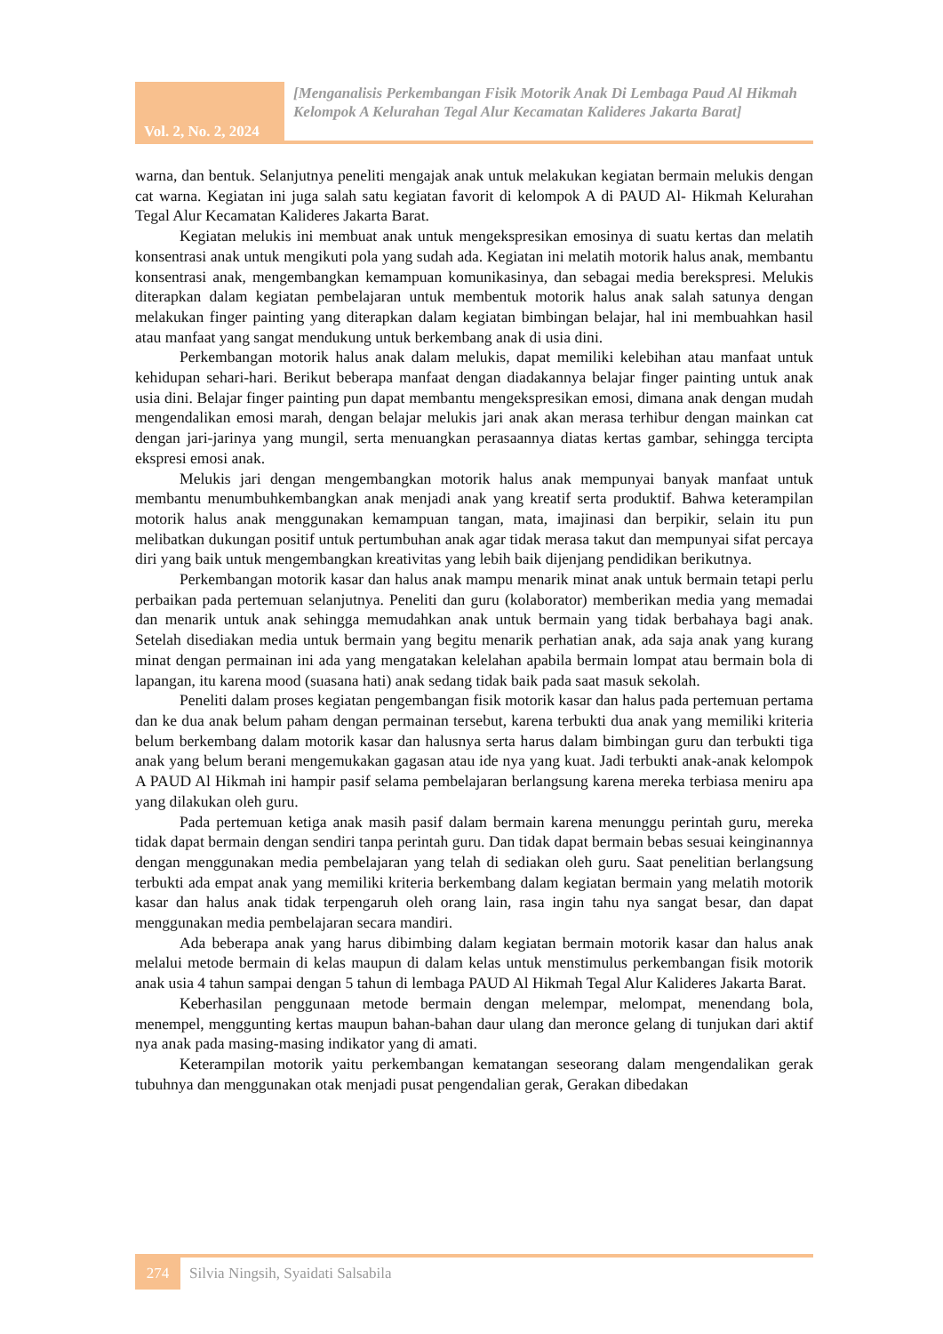Vol. 2, No. 2, 2024
[Menganalisis Perkembangan Fisik Motorik Anak Di Lembaga Paud Al Hikmah Kelompok A Kelurahan Tegal Alur Kecamatan Kalideres Jakarta Barat]
warna, dan bentuk. Selanjutnya peneliti mengajak anak untuk melakukan kegiatan bermain melukis dengan cat warna. Kegiatan ini juga salah satu kegiatan favorit di kelompok A di PAUD Al- Hikmah Kelurahan Tegal Alur Kecamatan Kalideres Jakarta Barat.
Kegiatan melukis ini membuat anak untuk mengekspresikan emosinya di suatu kertas dan melatih konsentrasi anak untuk mengikuti pola yang sudah ada. Kegiatan ini melatih motorik halus anak, membantu konsentrasi anak, mengembangkan kemampuan komunikasinya, dan sebagai media berekspresi. Melukis diterapkan dalam kegiatan pembelajaran untuk membentuk motorik halus anak salah satunya dengan melakukan finger painting yang diterapkan dalam kegiatan bimbingan belajar, hal ini membuahkan hasil atau manfaat yang sangat mendukung untuk berkembang anak di usia dini.
Perkembangan motorik halus anak dalam melukis, dapat memiliki kelebihan atau manfaat untuk kehidupan sehari-hari. Berikut beberapa manfaat dengan diadakannya belajar finger painting untuk anak usia dini. Belajar finger painting pun dapat membantu mengekspresikan emosi, dimana anak dengan mudah mengendalikan emosi marah, dengan belajar melukis jari anak akan merasa terhibur dengan mainkan cat dengan jari-jarinya yang mungil, serta menuangkan perasaannya diatas kertas gambar, sehingga tercipta ekspresi emosi anak.
Melukis jari dengan mengembangkan motorik halus anak mempunyai banyak manfaat untuk membantu menumbuhkembangkan anak menjadi anak yang kreatif serta produktif. Bahwa keterampilan motorik halus anak menggunakan kemampuan tangan, mata, imajinasi dan berpikir, selain itu pun melibatkan dukungan positif untuk pertumbuhan anak agar tidak merasa takut dan mempunyai sifat percaya diri yang baik untuk mengembangkan kreativitas yang lebih baik dijenjang pendidikan berikutnya.
Perkembangan motorik kasar dan halus anak mampu menarik minat anak untuk bermain tetapi perlu perbaikan pada pertemuan selanjutnya. Peneliti dan guru (kolaborator) memberikan media yang memadai dan menarik untuk anak sehingga memudahkan anak untuk bermain yang tidak berbahaya bagi anak. Setelah disediakan media untuk bermain yang begitu menarik perhatian anak, ada saja anak yang kurang minat dengan permainan ini ada yang mengatakan kelelahan apabila bermain lompat atau bermain bola di lapangan, itu karena mood (suasana hati) anak sedang tidak baik pada saat masuk sekolah.
Peneliti dalam proses kegiatan pengembangan fisik motorik kasar dan halus pada pertemuan pertama dan ke dua anak belum paham dengan permainan tersebut, karena terbukti dua anak yang memiliki kriteria belum berkembang dalam motorik kasar dan halusnya serta harus dalam bimbingan guru dan terbukti tiga anak yang belum berani mengemukakan gagasan atau ide nya yang kuat. Jadi terbukti anak-anak kelompok A PAUD Al Hikmah ini hampir pasif selama pembelajaran berlangsung karena mereka terbiasa meniru apa yang dilakukan oleh guru.
Pada pertemuan ketiga anak masih pasif dalam bermain karena menunggu perintah guru, mereka tidak dapat bermain dengan sendiri tanpa perintah guru. Dan tidak dapat bermain bebas sesuai keinginannya dengan menggunakan media pembelajaran yang telah di sediakan oleh guru. Saat penelitian berlangsung terbukti ada empat anak yang memiliki kriteria berkembang dalam kegiatan bermain yang melatih motorik kasar dan halus anak tidak terpengaruh oleh orang lain, rasa ingin tahu nya sangat besar, dan dapat menggunakan media pembelajaran secara mandiri.
Ada beberapa anak yang harus dibimbing dalam kegiatan bermain motorik kasar dan halus anak melalui metode bermain di kelas maupun di dalam kelas untuk menstimulus perkembangan fisik motorik anak usia 4 tahun sampai dengan 5 tahun di lembaga PAUD Al Hikmah Tegal Alur Kalideres Jakarta Barat.
Keberhasilan penggunaan metode bermain dengan melempar, melompat, menendang bola, menempel, menggunting kertas maupun bahan-bahan daur ulang dan meronce gelang di tunjukan dari aktif nya anak pada masing-masing indikator yang di amati.
Keterampilan motorik yaitu perkembangan kematangan seseorang dalam mengendalikan gerak tubuhnya dan menggunakan otak menjadi pusat pengendalian gerak, Gerakan dibedakan
274
Silvia Ningsih, Syaidati Salsabila